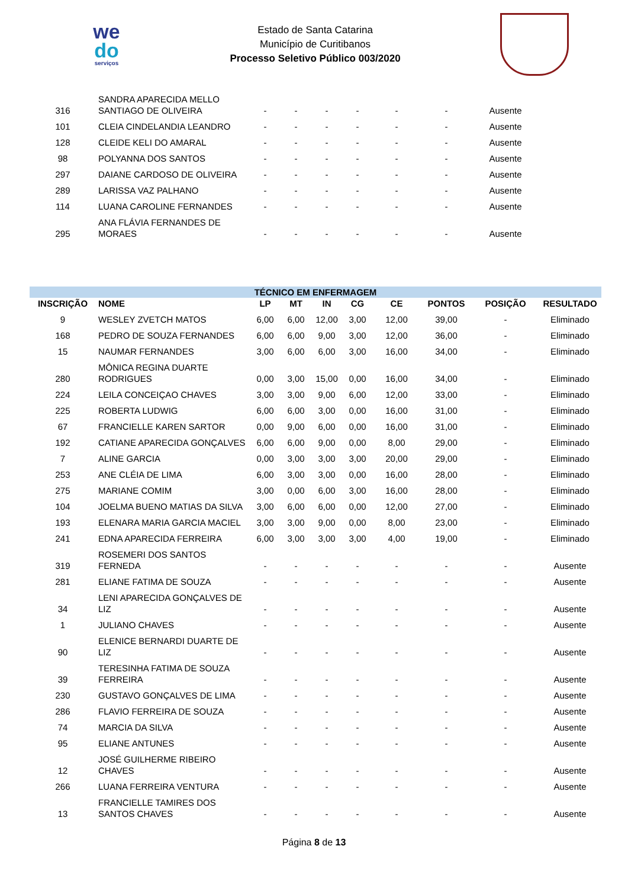we
do
serviços
Estado de Santa Catarina
Município de Curitibanos
Processo Seletivo Público 003/2020
| 316 | SANDRA APARECIDA MELLO SANTIAGO DE OLIVEIRA | - | - | - | - | - | - | Ausente | |
| 101 | CLEIA CINDELANDIA LEANDRO | - | - | - | - | - | - | Ausente | |
| 128 | CLEIDE KELI DO AMARAL | - | - | - | - | - | - | Ausente | |
| 98 | POLYANNA DOS SANTOS | - | - | - | - | - | - | Ausente | |
| 297 | DAIANE CARDOSO DE OLIVEIRA | - | - | - | - | - | - | Ausente | |
| 289 | LARISSA VAZ PALHANO | - | - | - | - | - | - | Ausente | |
| 114 | LUANA CAROLINE FERNANDES | - | - | - | - | - | - | Ausente | |
| 295 | ANA FLÁVIA FERNANDES DE MORAES | - | - | - | - | - | - | Ausente | |
| TÉCNICO EM ENFERMAGEM | | | | | | | | | |
| INSCRIÇÃO | NOME | LP | MT | IN | CG | CE | PONTOS | POSIÇÃO | RESULTADO |
| 9 | WESLEY ZVETCH MATOS | 6,00 | 6,00 | 12,00 | 3,00 | 12,00 | 39,00 | - | Eliminado |
| 168 | PEDRO DE SOUZA FERNANDES | 6,00 | 6,00 | 9,00 | 3,00 | 12,00 | 36,00 | - | Eliminado |
| 15 | NAUMAR FERNANDES | 3,00 | 6,00 | 6,00 | 3,00 | 16,00 | 34,00 | - | Eliminado |
| 280 | MÔNICA REGINA DUARTE RODRIGUES | 0,00 | 3,00 | 15,00 | 0,00 | 16,00 | 34,00 | - | Eliminado |
| 224 | LEILA CONCEIÇAO CHAVES | 3,00 | 3,00 | 9,00 | 6,00 | 12,00 | 33,00 | - | Eliminado |
| 225 | ROBERTA LUDWIG | 6,00 | 6,00 | 3,00 | 0,00 | 16,00 | 31,00 | - | Eliminado |
| 67 | FRANCIELLE KAREN SARTOR | 0,00 | 9,00 | 6,00 | 0,00 | 16,00 | 31,00 | - | Eliminado |
| 192 | CATIANE APARECIDA GONÇALVES | 6,00 | 6,00 | 9,00 | 0,00 | 8,00 | 29,00 | - | Eliminado |
| 7 | ALINE GARCIA | 0,00 | 3,00 | 3,00 | 3,00 | 20,00 | 29,00 | - | Eliminado |
| 253 | ANE CLÉIA DE LIMA | 6,00 | 3,00 | 3,00 | 0,00 | 16,00 | 28,00 | - | Eliminado |
| 275 | MARIANE COMIM | 3,00 | 0,00 | 6,00 | 3,00 | 16,00 | 28,00 | - | Eliminado |
| 104 | JOELMA BUENO MATIAS DA SILVA | 3,00 | 6,00 | 6,00 | 0,00 | 12,00 | 27,00 | - | Eliminado |
| 193 | ELENARA MARIA GARCIA MACIEL | 3,00 | 3,00 | 9,00 | 0,00 | 8,00 | 23,00 | - | Eliminado |
| 241 | EDNA APARECIDA FERREIRA | 6,00 | 3,00 | 3,00 | 3,00 | 4,00 | 19,00 | - | Eliminado |
| 319 | ROSEMERI DOS SANTOS FERNEDA | - | - | - | - | - | - | - | Ausente |
| 281 | ELIANE FATIMA DE SOUZA | - | - | - | - | - | - | - | Ausente |
| 34 | LENI APARECIDA GONÇALVES DE LIZ | - | - | - | - | - | - | - | Ausente |
| 1 | JULIANO CHAVES | - | - | - | - | - | - | - | Ausente |
| 90 | ELENICE BERNARDI DUARTE DE LIZ | - | - | - | - | - | - | - | Ausente |
| 39 | TERESINHA FATIMA DE SOUZA FERREIRA | - | - | - | - | - | - | - | Ausente |
| 230 | GUSTAVO GONÇALVES DE LIMA | - | - | - | - | - | - | - | Ausente |
| 286 | FLAVIO FERREIRA DE SOUZA | - | - | - | - | - | - | - | Ausente |
| 74 | MARCIA DA SILVA | - | - | - | - | - | - | - | Ausente |
| 95 | ELIANE ANTUNES | - | - | - | - | - | - | - | Ausente |
| 12 | JOSÉ GUILHERME RIBEIRO CHAVES | - | - | - | - | - | - | - | Ausente |
| 266 | LUANA FERREIRA VENTURA | - | - | - | - | - | - | - | Ausente |
| 13 | FRANCIELLE TAMIRES DOS SANTOS CHAVES | - | - | - | - | - | - | - | Ausente |
Página 8 de 13